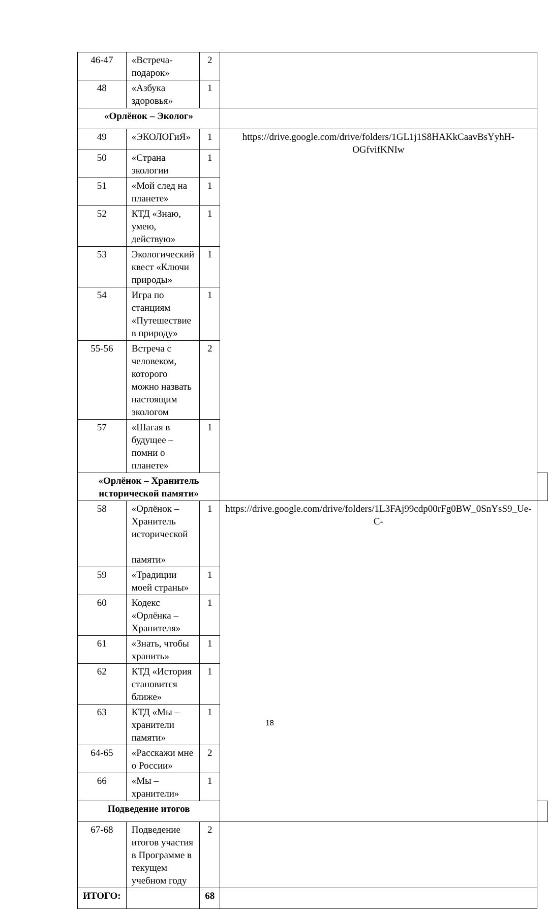| 46-47 | «Встреча-подарок» | 2 | | |
| 48 | «Азбука здоровья» | 1 | | |
| «Орлёнок – Эколог» | | | | |
| 49 | «ЭКОЛОГиЯ» | 1 | https://drive.google.com/drive/folders/1GL1j1S8HAKkCaavBsYyhH-OGfvifKNIw | |
| 50 | «Страна экологии | 1 | | |
| 51 | «Мой след на планете» | 1 | | |
| 52 | КТД «Знаю, умею, действую» | 1 | | |
| 53 | Экологический квест «Ключи природы» | 1 | | |
| 54 | Игра по станциям «Путешествие в природу» | 1 | | |
| 55-56 | Встреча с человеком, которого можно назвать настоящим экологом | 2 | | |
| 57 | «Шагая в будущее – помни о планете» | 1 | | |
| «Орлёнок – Хранитель исторической памяти» | | | | |
| 58 | «Орлёнок – Хранитель исторической памяти» | 1 | https://drive.google.com/drive/folders/1L3FAj99cdp00rFg0BW_0SnYsS9_Ue-C- | |
| 59 | «Традиции моей страны» | 1 | | |
| 60 | Кодекс «Орлёнка – Хранителя» | 1 | | |
| 61 | «Знать, чтобы хранить» | 1 | | |
| 62 | КТД «История становится ближе» | 1 | | |
| 63 | КТД «Мы – хранители памяти» | 1 | | |
| 64-65 | «Расскажи мне о России» | 2 | | |
| 66 | «Мы – хранители» | 1 | | |
| Подведение итогов | | | | |
| 67-68 | Подведение итогов участия в Программе в текущем учебном году | 2 | | |
| ИТОГО: | | 68 | | |
18